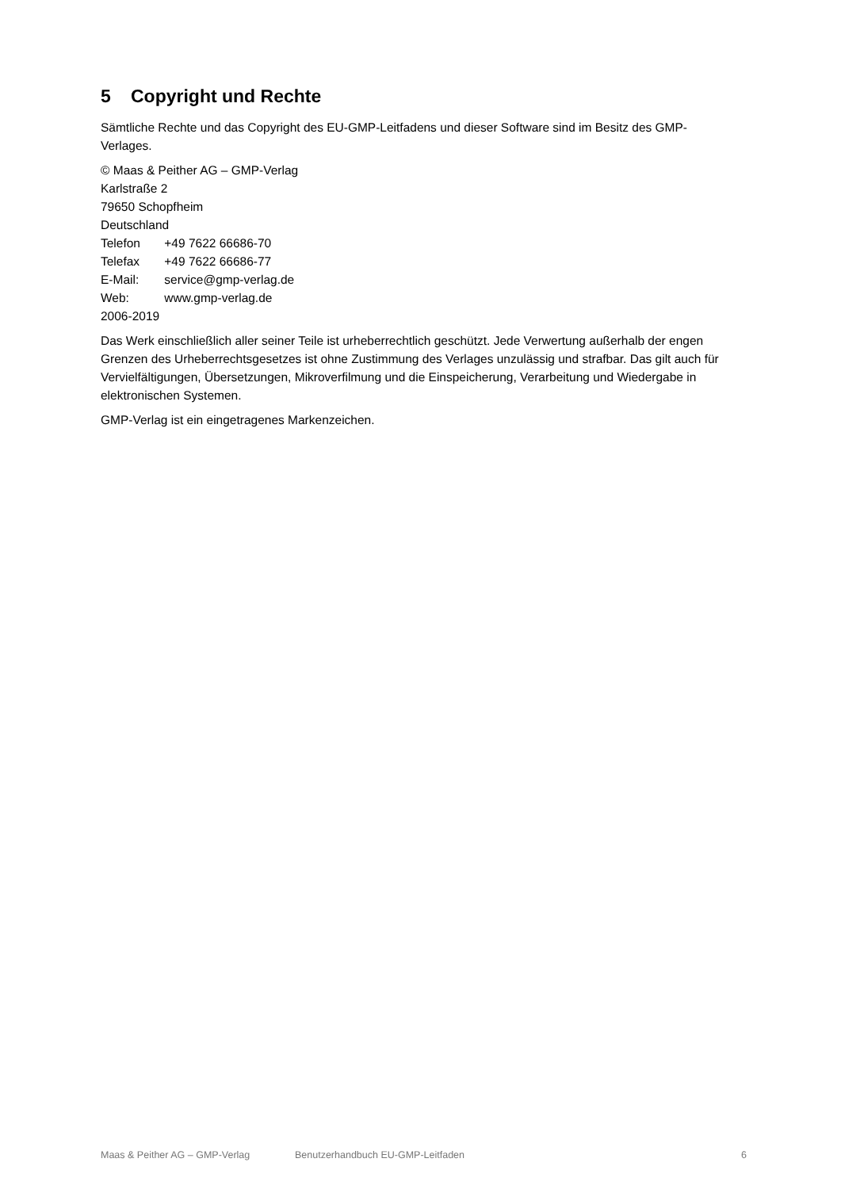5 Copyright und Rechte
Sämtliche Rechte und das Copyright des EU-GMP-Leitfadens und dieser Software sind im Besitz des GMP-Verlages.
© Maas & Peither AG – GMP-Verlag
Karlstraße 2
79650 Schopfheim
Deutschland
Telefon +49 7622 66686-70
Telefax +49 7622 66686-77
E-Mail: service@gmp-verlag.de
Web: www.gmp-verlag.de
2006-2019
Das Werk einschließlich aller seiner Teile ist urheberrechtlich geschützt. Jede Verwertung außerhalb der engen Grenzen des Urheberrechtsgesetzes ist ohne Zustimmung des Verlages unzulässig und strafbar. Das gilt auch für Vervielfältigungen, Übersetzungen, Mikroverfilmung und die Einspeicherung, Verarbeitung und Wiedergabe in elektronischen Systemen.
GMP-Verlag ist ein eingetragenes Markenzeichen.
Maas & Peither AG – GMP-Verlag Benutzerhandbuch EU-GMP-Leitfaden 6